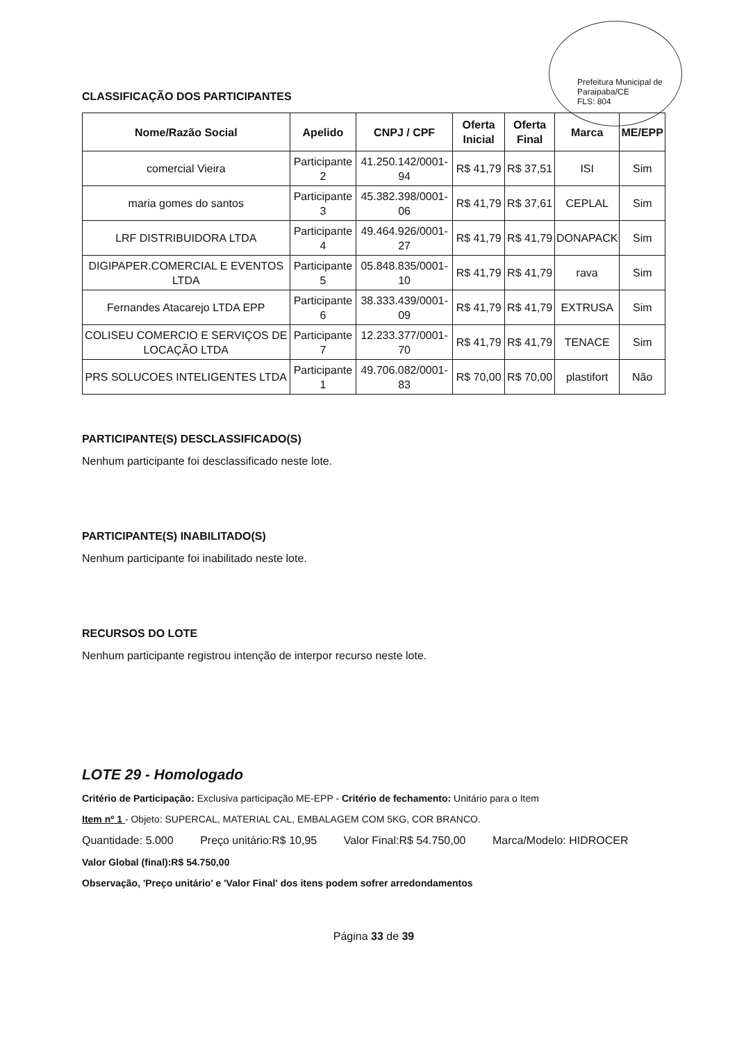Prefeitura Municipal de Paraipaba/CE
FLS: 804
CLASSIFICAÇÃO DOS PARTICIPANTES
| Nome/Razão Social | Apelido | CNPJ / CPF | Oferta Inicial | Oferta Final | Marca | ME/EPP |
| --- | --- | --- | --- | --- | --- | --- |
| comercial Vieira | Participante 2 | 41.250.142/0001-94 | R$ 41,79 | R$ 37,51 | ISI | Sim |
| maria gomes do santos | Participante 3 | 45.382.398/0001-06 | R$ 41,79 | R$ 37,61 | CEPLAL | Sim |
| LRF DISTRIBUIDORA LTDA | Participante 4 | 49.464.926/0001-27 | R$ 41,79 | R$ 41,79 | DONAPACK | Sim |
| DIGIPAPER.COMERCIAL E EVENTOS LTDA | Participante 5 | 05.848.835/0001-10 | R$ 41,79 | R$ 41,79 | rava | Sim |
| Fernandes Atacarejo LTDA EPP | Participante 6 | 38.333.439/0001-09 | R$ 41,79 | R$ 41,79 | EXTRUSA | Sim |
| COLISEU COMERCIO E SERVIÇOS DE LOCAÇÃO LTDA | Participante 7 | 12.233.377/0001-70 | R$ 41,79 | R$ 41,79 | TENACE | Sim |
| PRS SOLUCOES INTELIGENTES LTDA | Participante 1 | 49.706.082/0001-83 | R$ 70,00 | R$ 70,00 | plastifort | Não |
PARTICIPANTE(S) DESCLASSIFICADO(S)
Nenhum participante foi desclassificado neste lote.
PARTICIPANTE(S) INABILITADO(S)
Nenhum participante foi inabilitado neste lote.
RECURSOS DO LOTE
Nenhum participante registrou intenção de interpor recurso neste lote.
LOTE 29 - Homologado
Critério de Participação: Exclusiva participação ME-EPP - Critério de fechamento: Unitário para o Item
Item nº 1 - Objeto: SUPERCAL, MATERIAL CAL, EMBALAGEM COM 5KG, COR BRANCO.
Quantidade: 5.000 Preço unitário:R$ 10,95 Valor Final:R$ 54.750,00 Marca/Modelo: HIDROCER
Valor Global (final):R$ 54.750,00
Observação, 'Preço unitário' e 'Valor Final' dos itens podem sofrer arredondamentos
Página 33 de 39